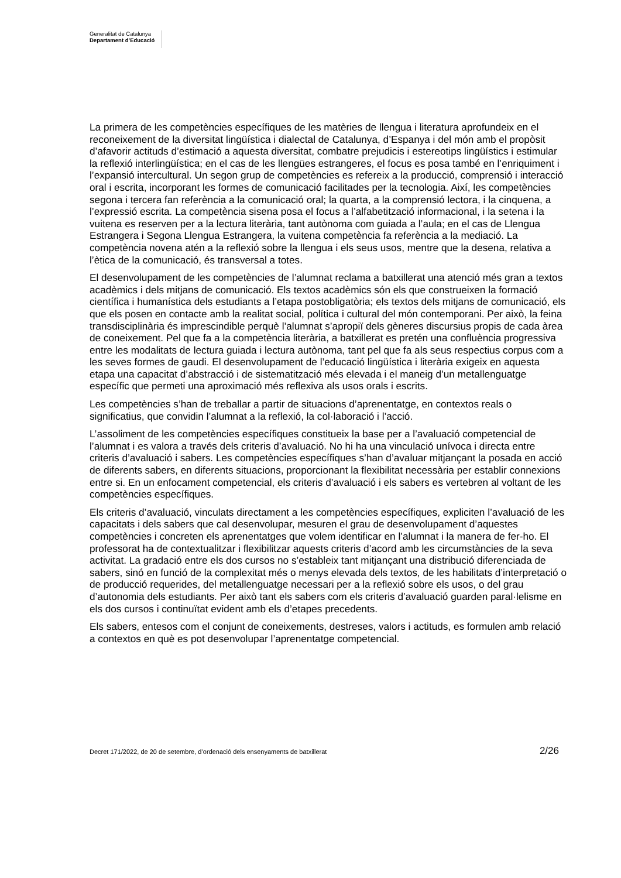Generalitat de Catalunya
Departament d’Educació
La primera de les competències específiques de les matèries de llengua i literatura aprofundeix en el reconeixement de la diversitat lingüística i dialectal de Catalunya, d’Espanya i del món amb el propòsit d’afavorir actituds d’estimació a aquesta diversitat, combatre prejudicis i estereotips lingüístics i estimular la reflexió interlingüística; en el cas de les llengües estrangeres, el focus es posa també en l’enriquiment i l’expansió intercultural. Un segon grup de competències es refereix a la producció, comprensió i interacció oral i escrita, incorporant les formes de comunicació facilitades per la tecnologia. Així, les competències segona i tercera fan referència a la comunicació oral; la quarta, a la comprensió lectora, i la cinquena, a l’expressió escrita. La competència sisena posa el focus a l’alfabetització informacional, i la setena i la vuitena es reserven per a la lectura literària, tant autònoma com guiada a l’aula; en el cas de Llengua Estrangera i Segona Llengua Estrangera, la vuitena competència fa referència a la mediació. La competència novena atén a la reflexió sobre la llengua i els seus usos, mentre que la desena, relativa a l’ètica de la comunicació, és transversal a totes.
El desenvolupament de les competències de l’alumnat reclama a batxillerat una atenció més gran a textos acadèmics i dels mitjans de comunicació. Els textos acadèmics són els que construeixen la formació científica i humanística dels estudiants a l’etapa postobligatòria; els textos dels mitjans de comunicació, els que els posen en contacte amb la realitat social, política i cultural del món contemporani. Per això, la feina transdisciplinària és imprescindible perquè l’alumnat s’apropiï dels gèneres discursius propis de cada àrea de coneixement. Pel que fa a la competència literària, a batxillerat es pretén una confluència progressiva entre les modalitats de lectura guiada i lectura autònoma, tant pel que fa als seus respectius corpus com a les seves formes de gaudi. El desenvolupament de l’educació lingüística i literària exigeix en aquesta etapa una capacitat d’abstracció i de sistematització més elevada i el maneig d’un metallenguatge específic que permeti una aproximació més reflexiva als usos orals i escrits.
Les competències s’han de treballar a partir de situacions d’aprenentatge, en contextos reals o significatius, que convidin l’alumnat a la reflexió, la col·laboració i l’acció.
L’assoliment de les competències específiques constitueix la base per a l’avaluació competencial de l’alumnat i es valora a través dels criteris d’avaluació. No hi ha una vinculació unívoca i directa entre criteris d’avaluació i sabers. Les competències específiques s’han d’avaluar mitjançant la posada en acció de diferents sabers, en diferents situacions, proporcionant la flexibilitat necessària per establir connexions entre si. En un enfocament competencial, els criteris d’avaluació i els sabers es vertebren al voltant de les competències específiques.
Els criteris d’avaluació, vinculats directament a les competències específiques, expliciten l’avaluació de les capacitats i dels sabers que cal desenvolupar, mesuren el grau de desenvolupament d’aquestes competències i concreten els aprenentatges que volem identificar en l’alumnat i la manera de fer-ho. El professorat ha de contextualitzar i flexibilitzar aquests criteris d’acord amb les circumstàncies de la seva activitat. La gradació entre els dos cursos no s’estableix tant mitjançant una distribució diferenciada de sabers, sinó en funció de la complexitat més o menys elevada dels textos, de les habilitats d’interpretació o de producció requerides, del metallenguatge necessari per a la reflexió sobre els usos, o del grau d’autonomia dels estudiants. Per això tant els sabers com els criteris d’avaluació guarden paral·lelisme en els dos cursos i continuïtat evident amb els d’etapes precedents.
Els sabers, entesos com el conjunt de coneixements, destreses, valors i actituds, es formulen amb relació a contextos en què es pot desenvolupar l’aprenentatge competencial.
Decret 171/2022, de 20 de setembre, d’ordenació dels ensenyaments de batxillerat 2/26